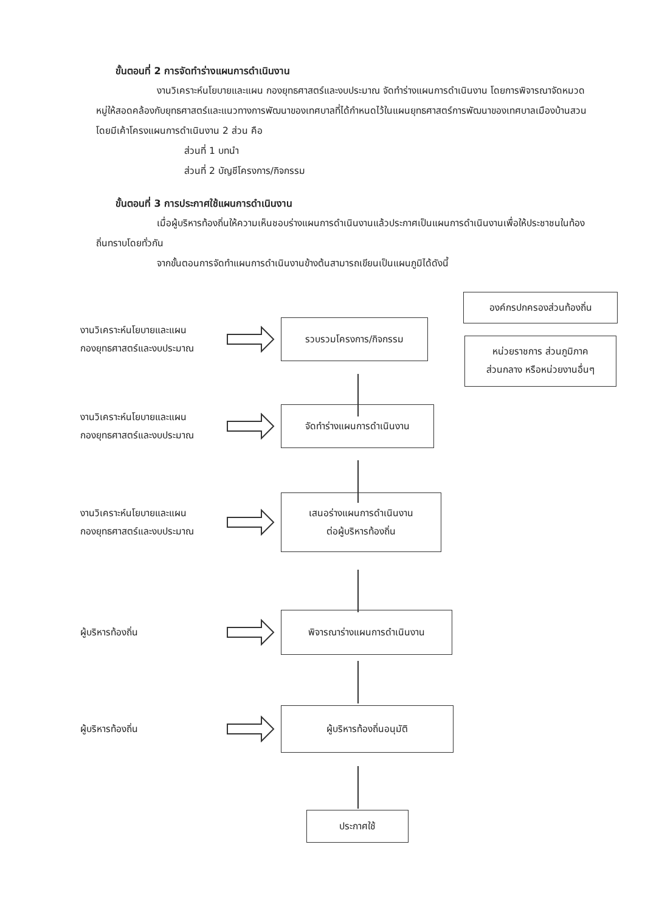ขั้นตอนที่ 2 การจัดทำร่างแผนการดำเนินงาน
งานวิเคราะห์นโยบายและแผน กองยุทธศาสตร์และงบประมาณ จัดทำร่างแผนการดำเนินงาน โดยการพิจารณาจัดหมวดหมู่ให้สอดคล้องกับยุทธศาสตร์และแนวทางการพัฒนาของเทศบาลที่ได้กำหนดไว้ในแผนยุทธศาสตร์การพัฒนาของเทศบาลเมืองบ้านสวน โดยมีเค้าโครงแผนการดำเนินงาน 2 ส่วน คือ
ส่วนที่ 1 บทนำ
ส่วนที่ 2 บัญชีโครงการ/กิจกรรม
ขั้นตอนที่ 3 การประกาศใช้แผนการดำเนินงาน
เมื่อผู้บริหารท้องถิ่นให้ความเห็นชอบร่างแผนการดำเนินงานแล้วประกาศเป็นแผนการดำเนินงานเพื่อให้ประชาชนในท้องถิ่นทราบโดยทั่วกัน
จากขั้นตอนการจัดทำแผนการดำเนินงานข้างต้นสามารถเขียนเป็นแผนภูมิได้ดังนี้
องค์กรปกครองส่วนท้องถิ่น
หน่วยราชการ ส่วนภูมิภาค
ส่วนกลาง หรือหน่วยงานอื่นๆ
งานวิเคราะห์นโยบายและแผน
กองยุทธศาสตร์และงบประมาณ
รวบรวมโครงการ/กิจกรรม
งานวิเคราะห์นโยบายและแผน
กองยุทธศาสตร์และงบประมาณ
จัดทำร่างแผนการดำเนินงาน
งานวิเคราะห์นโยบายและแผน
กองยุทธศาสตร์และงบประมาณ
เสนอร่างแผนการดำเนินงาน
ต่อผู้บริหารท้องถิ่น
ผู้บริหารท้องถิ่น
พิจารณาร่างแผนการดำเนินงาน
ผู้บริหารท้องถิ่น
ผู้บริหารท้องถิ่นอนุมัติ
ประกาศใช้